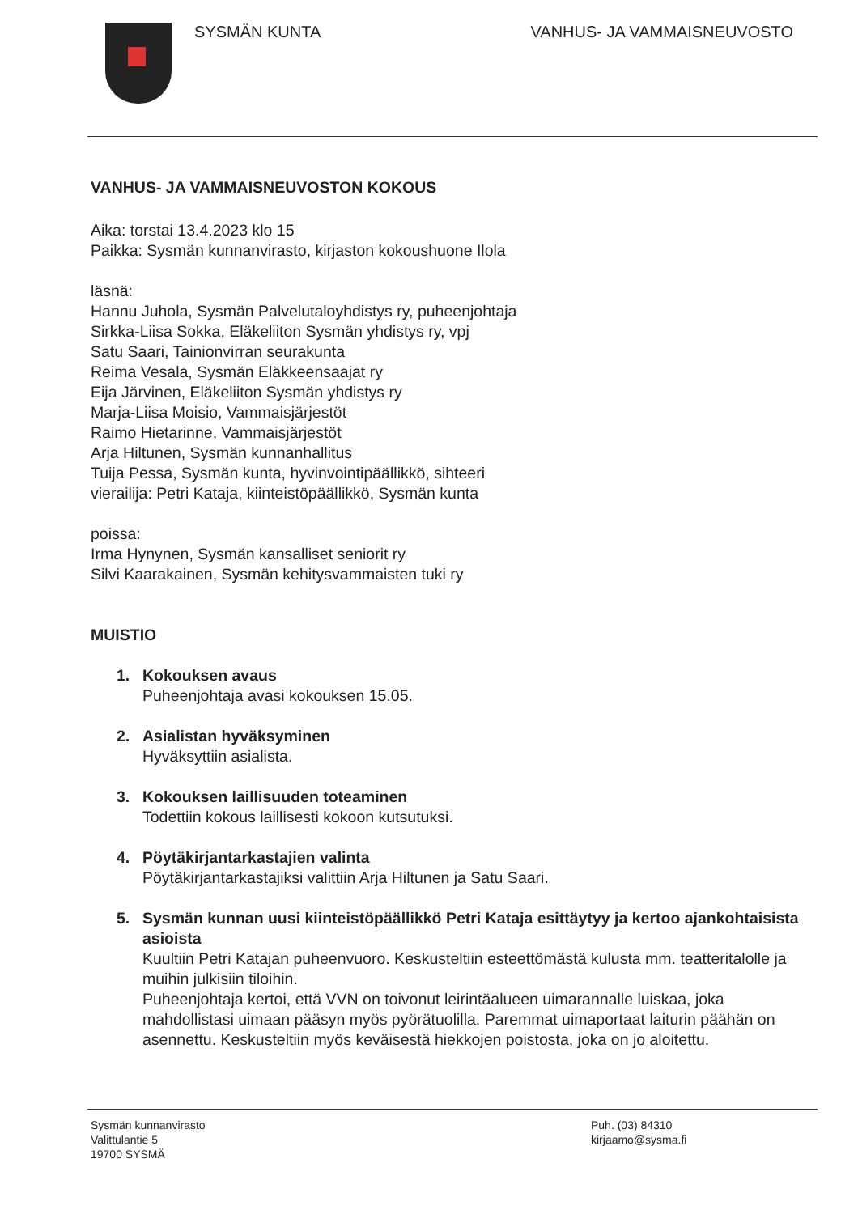SYSMÄN KUNTA VANHUS- JA VAMMAISNEUVOSTO
VANHUS- JA VAMMAISNEUVOSTON KOKOUS
Aika: torstai 13.4.2023 klo 15
Paikka: Sysmän kunnanvirasto, kirjaston kokoushuone Ilola
läsnä:
Hannu Juhola, Sysmän Palvelutaloyhdistys ry, puheenjohtaja
Sirkka-Liisa Sokka, Eläkeliiton Sysmän yhdistys ry, vpj
Satu Saari, Tainionvirran seurakunta
Reima Vesala, Sysmän Eläkkeensaajat ry
Eija Järvinen, Eläkeliiton Sysmän yhdistys ry
Marja-Liisa Moisio, Vammaisjärjestöt
Raimo Hietarinne, Vammaisjärjestöt
Arja Hiltunen, Sysmän kunnanhallitus
Tuija Pessa, Sysmän kunta, hyvinvointipäällikkö, sihteeri
vierailija: Petri Kataja, kiinteistöpäällikkö, Sysmän kunta
poissa:
Irma Hynynen, Sysmän kansalliset seniorit ry
Silvi Kaarakainen, Sysmän kehitysvammaisten tuki ry
MUISTIO
1. Kokouksen avaus
Puheenjohtaja avasi kokouksen 15.05.
2. Asialistan hyväksyminen
Hyväksyttiin asialista.
3. Kokouksen laillisuuden toteaminen
Todettiin kokous laillisesti kokoon kutsutuksi.
4. Pöytäkirjantarkastajien valinta
Pöytäkirjantarkastajiksi valittiin Arja Hiltunen ja Satu Saari.
5. Sysmän kunnan uusi kiinteistöpäällikkö Petri Kataja esittäytyy ja kertoo ajankohtaisista asioista
Kuultiin Petri Katajan puheenvuoro. Keskusteltiin esteettömästä kulusta mm. teatteritalolle ja muihin julkisiin tiloihin.
Puheenjohtaja kertoi, että VVN on toivonut leirintäalueen uimarannalle luiskaa, joka mahdollistasi uimaan pääsyn myös pyörätuolilla. Paremmat uimaportaat laiturin päähän on asennettu. Keskusteltiin myös keväisestä hiekkojen poistosta, joka on jo aloitettu.
Sysmän kunnanvirasto
Valittulantie 5
19700 SYSMÄ
Puh. (03) 84310
kirjaamo@sysma.fi